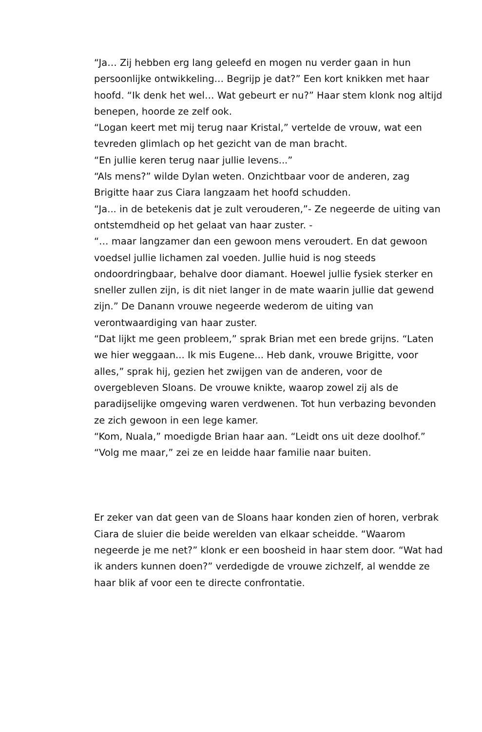“Ja… Zij hebben erg lang geleefd en mogen nu verder gaan in hun persoonlijke ontwikkeling… Begrijp je dat?” Een kort knikken met haar hoofd. “Ik denk het wel… Wat gebeurt er nu?” Haar stem klonk nog altijd benepen, hoorde ze zelf ook.
“Logan keert met mij terug naar Kristal,” vertelde de vrouw, wat een tevreden glimlach op het gezicht van de man bracht.
“En jullie keren terug naar jullie levens...”
“Als mens?” wilde Dylan weten. Onzichtbaar voor de anderen, zag Brigitte haar zus Ciara langzaam het hoofd schudden.
“Ja... in de betekenis dat je zult verouderen,”- Ze negeerde de uiting van ontstemdheid op het gelaat van haar zuster. -
“… maar langzamer dan een gewoon mens veroudert. En dat gewoon voedsel jullie lichamen zal voeden. Jullie huid is nog steeds ondoordringbaar, behalve door diamant. Hoewel jullie fysiek sterker en sneller zullen zijn, is dit niet langer in de mate waarin jullie dat gewend zijn.” De Danann vrouwe negeerde wederom de uiting van verontwaardiging van haar zuster.
“Dat lijkt me geen probleem,” sprak Brian met een brede grijns. “Laten we hier weggaan... Ik mis Eugene... Heb dank, vrouwe Brigitte, voor alles,” sprak hij, gezien het zwijgen van de anderen, voor de overgebleven Sloans. De vrouwe knikte, waarop zowel zij als de paradijselijke omgeving waren verdwenen. Tot hun verbazing bevonden ze zich gewoon in een lege kamer.
“Kom, Nuala,” moedigde Brian haar aan. “Leidt ons uit deze doolhof.”
“Volg me maar,” zei ze en leidde haar familie naar buiten.
Er zeker van dat geen van de Sloans haar konden zien of horen, verbrak Ciara de sluier die beide werelden van elkaar scheidde. “Waarom negeerde je me net?” klonk er een boosheid in haar stem door. “Wat had ik anders kunnen doen?” verdedigde de vrouwe zichzelf, al wendde ze haar blik af voor een te directe confrontatie.